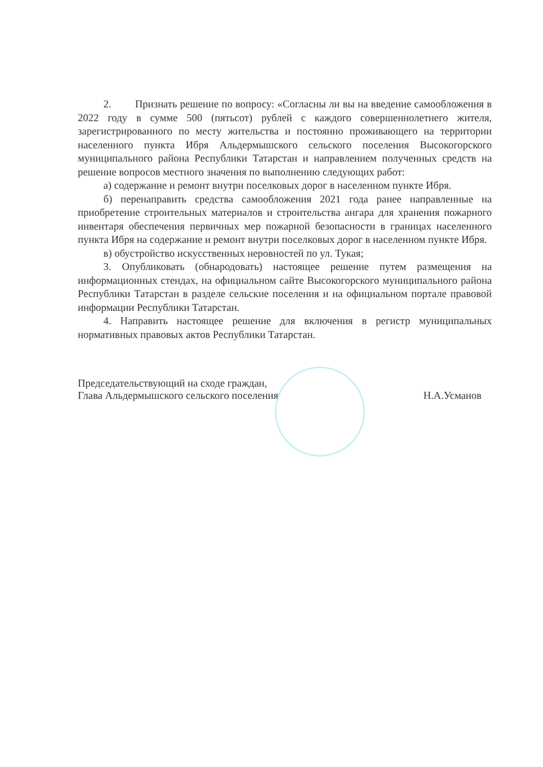2. Признать решение по вопросу: «Согласны ли вы на введение самообложения в 2022 году в сумме 500 (пятьсот) рублей с каждого совершеннолетнего жителя, зарегистрированного по месту жительства и постоянно проживающего на территории населенного пункта Ибря Альдермышского сельского поселения Высокогорского муниципального района Республики Татарстан и направлением полученных средств на решение вопросов местного значения по выполнению следующих работ:
а) содержание и ремонт внутри поселковых дорог в населенном пункте Ибря.
б) перенаправить средства самообложения 2021 года ранее направленные на приобретение строительных материалов и строительства ангара для хранения пожарного инвентаря обеспечения первичных мер пожарной безопасности в границах населенного пункта Ибря на содержание и ремонт внутри поселковых дорог в населенном пункте Ибря.
в) обустройство искусственных неровностей по ул. Тукая;
3. Опубликовать (обнародовать) настоящее решение путем размещения на информационных стендах, на официальном сайте Высокогорского муниципального района Республики Татарстан в разделе сельские поселения и на официальном портале правовой информации Республики Татарстан.
4. Направить настоящее решение для включения в регистр муниципальных нормативных правовых актов Республики Татарстан.
Председательствующий на сходе граждан,
Глава Альдермышского сельского поселения
Н.А.Усманов